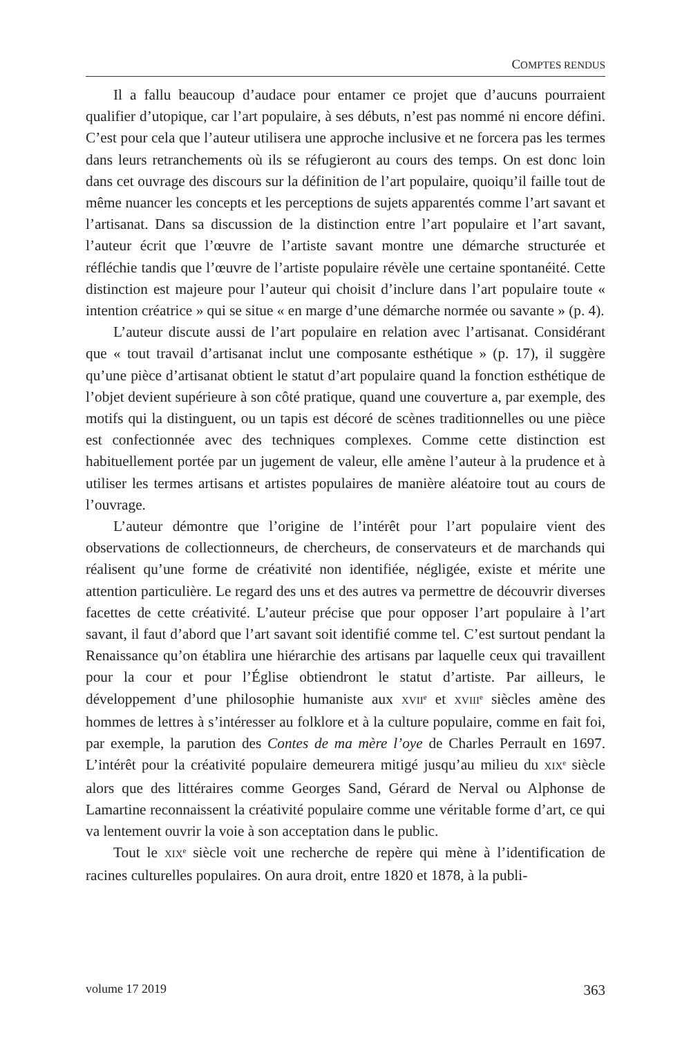COMPTES RENDUS
Il a fallu beaucoup d’audace pour entamer ce projet que d’aucuns pourraient qualifier d’utopique, car l’art populaire, à ses débuts, n’est pas nommé ni encore défini. C’est pour cela que l’auteur utilisera une approche inclusive et ne forcera pas les termes dans leurs retranchements où ils se réfugieront au cours des temps. On est donc loin dans cet ouvrage des discours sur la définition de l’art populaire, quoiqu’il faille tout de même nuancer les concepts et les perceptions de sujets apparentés comme l’art savant et l’artisanat. Dans sa discussion de la distinction entre l’art populaire et l’art savant, l’auteur écrit que l’œuvre de l’artiste savant montre une démarche structurée et réfléchie tandis que l’œuvre de l’artiste populaire révèle une certaine spontanéité. Cette distinction est majeure pour l’auteur qui choisit d’inclure dans l’art populaire toute « intention créatrice » qui se situe « en marge d’une démarche normée ou savante » (p. 4).
L’auteur discute aussi de l’art populaire en relation avec l’artisanat. Considérant que « tout travail d’artisanat inclut une composante esthétique » (p. 17), il suggère qu’une pièce d’artisanat obtient le statut d’art populaire quand la fonction esthétique de l’objet devient supérieure à son côté pratique, quand une couverture a, par exemple, des motifs qui la distinguent, ou un tapis est décoré de scènes traditionnelles ou une pièce est confectionnée avec des techniques complexes. Comme cette distinction est habituellement portée par un jugement de valeur, elle amène l’auteur à la prudence et à utiliser les termes artisans et artistes populaires de manière aléatoire tout au cours de l’ouvrage.
L’auteur démontre que l’origine de l’intérêt pour l’art populaire vient des observations de collectionneurs, de chercheurs, de conservateurs et de marchands qui réalisent qu’une forme de créativité non identifiée, négligée, existe et mérite une attention particulière. Le regard des uns et des autres va permettre de découvrir diverses facettes de cette créativité. L’auteur précise que pour opposer l’art populaire à l’art savant, il faut d’abord que l’art savant soit identifié comme tel. C’est surtout pendant la Renaissance qu’on établira une hiérarchie des artisans par laquelle ceux qui travaillent pour la cour et pour l’Église obtiendront le statut d’artiste. Par ailleurs, le développement d’une philosophie humaniste aux XVII<sup>e</sup> et XVIII<sup>e</sup> siècles amène des hommes de lettres à s’intéresser au folklore et à la culture populaire, comme en fait foi, par exemple, la parution des Contes de ma mère l’oye de Charles Perrault en 1697. L’intérêt pour la créativité populaire demeurera mitigé jusqu’au milieu du XIX<sup>e</sup> siècle alors que des littéraires comme Georges Sand, Gérard de Nerval ou Alphonse de Lamartine reconnaissent la créativité populaire comme une véritable forme d’art, ce qui va lentement ouvrir la voie à son acceptation dans le public.
Tout le XIX<sup>e</sup> siècle voit une recherche de repère qui mène à l’identification de racines culturelles populaires. On aura droit, entre 1820 et 1878, à la publi-
volume 17 2019 363